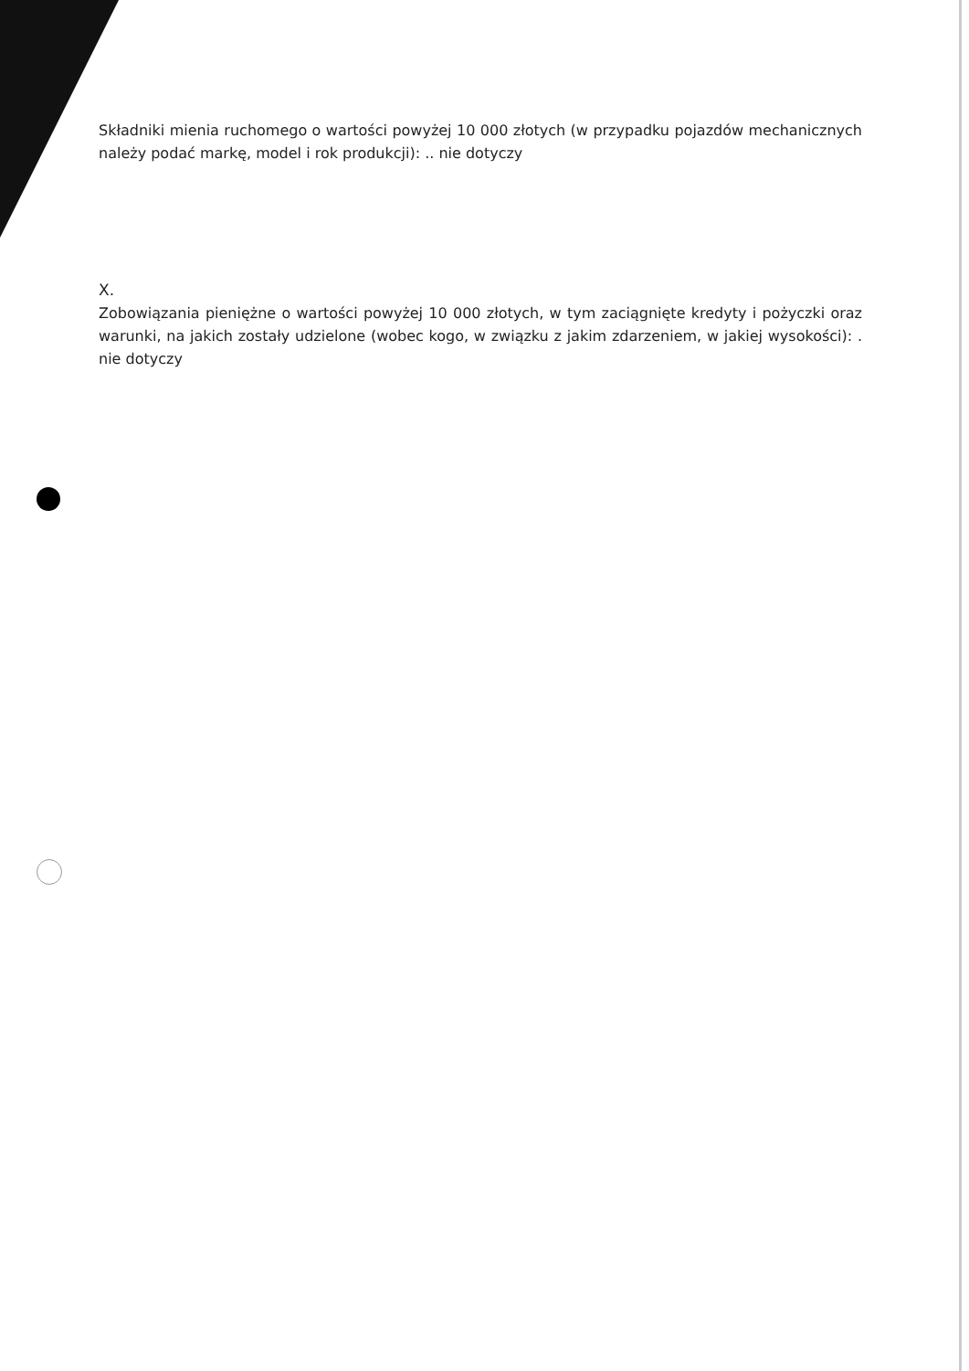Składniki mienia ruchomego o wartości powyżej 10 000 złotych (w przypadku pojazdów mechanicznych należy podać markę, model i rok produkcji): .. nie dotyczy
X.
Zobowiązania pieniężne o wartości powyżej 10 000 złotych, w tym zaciągnięte kredyty i pożyczki oraz warunki, na jakich zostały udzielone (wobec kogo, w związku z jakim zdarzeniem, w jakiej wysokości): . nie dotyczy